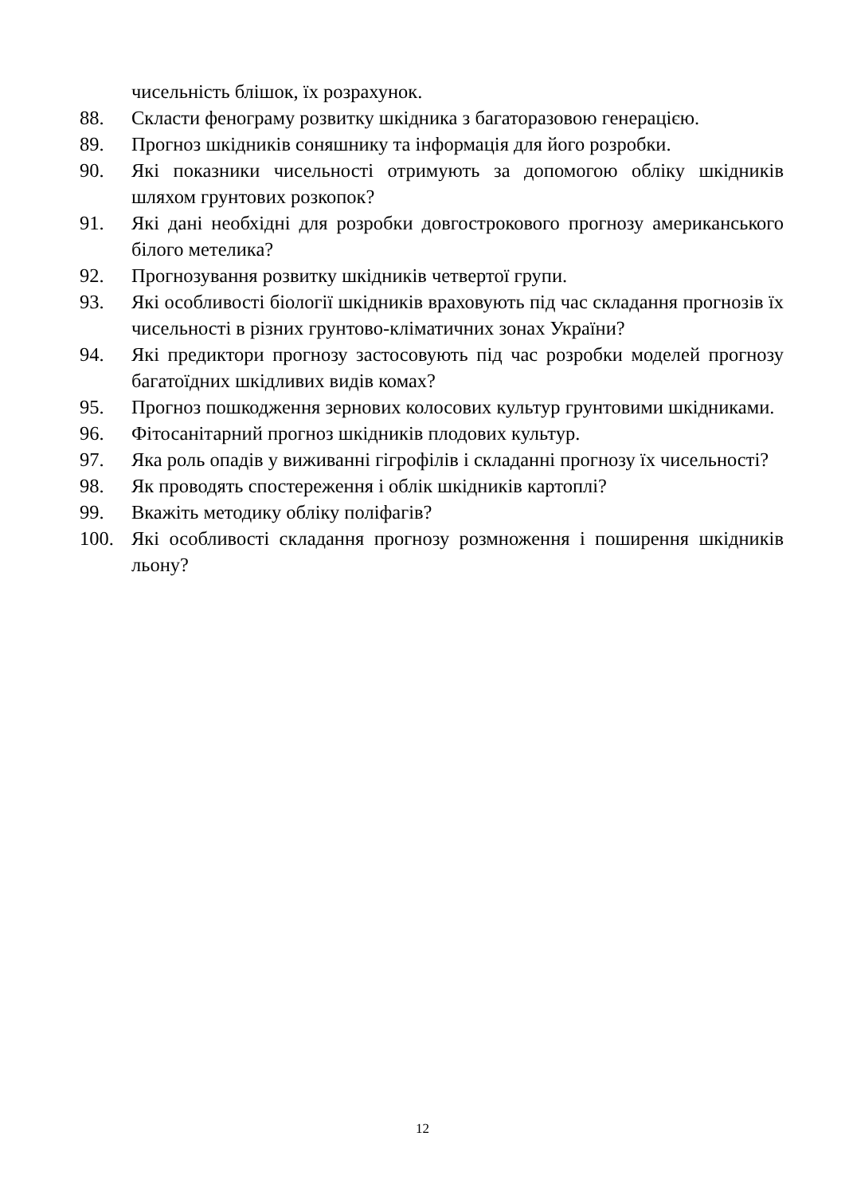чисельність блішок, їх розрахунок.
88. Скласти фенограму розвитку шкідника з багаторазовою генерацією.
89. Прогноз шкідників соняшнику та інформація для його розробки.
90. Які показники чисельності отримують за допомогою обліку шкідників шляхом грунтових розкопок?
91. Які дані необхідні для розробки довгострокового прогнозу американського білого метелика?
92. Прогнозування розвитку шкідників четвертої групи.
93. Які особливості біології шкідників враховують під час складання прогнозів їх чисельності в різних грунтово-кліматичних зонах України?
94. Які предиктори прогнозу застосовують під час розробки моделей прогнозу багатоїдних шкідливих видів комах?
95. Прогноз пошкодження зернових колосових культур грунтовими шкідниками.
96. Фітосанітарний прогноз шкідників плодових культур.
97. Яка роль опадів у виживанні гігрофілів і складанні прогнозу їх чисельності?
98. Як проводять спостереження і облік шкідників картоплі?
99. Вкажіть методику обліку поліфагів?
100. Які особливості складання прогнозу розмноження і поширення шкідників льону?
12